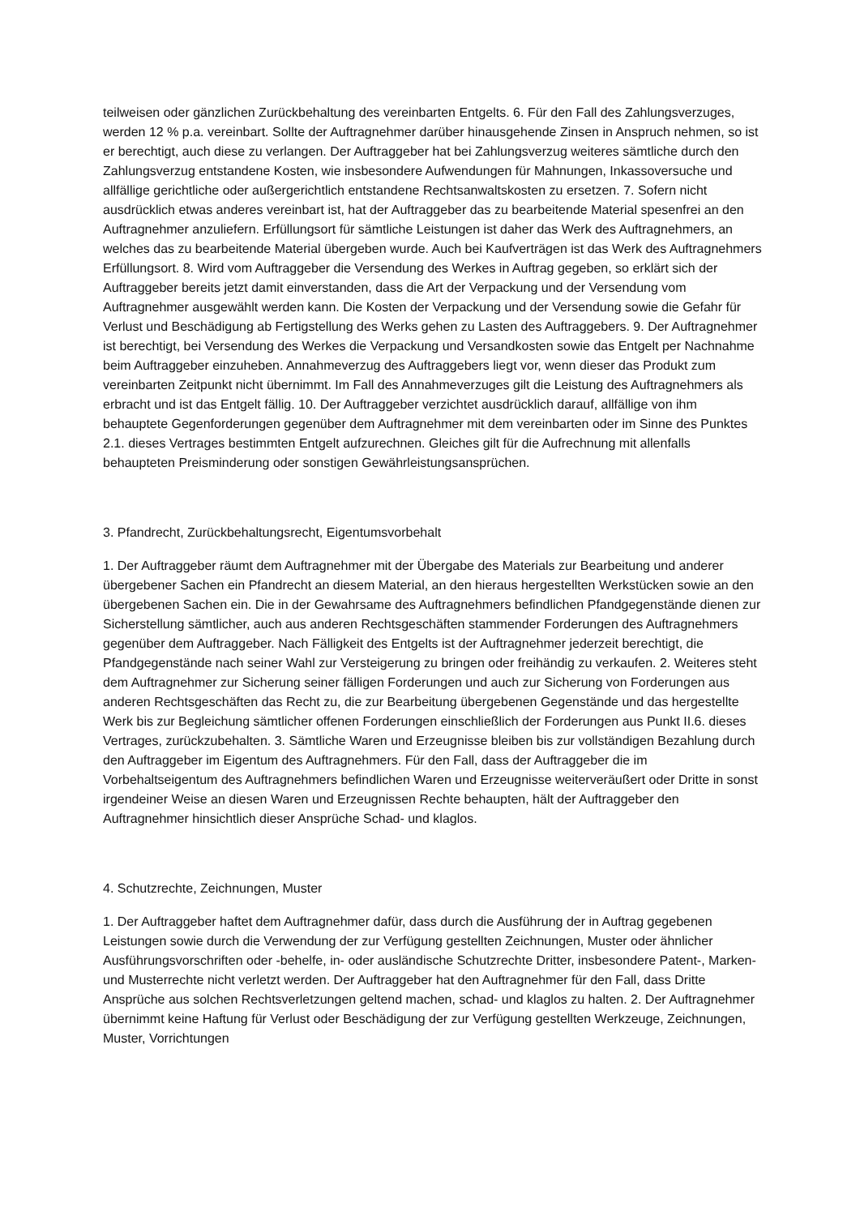teilweisen oder gänzlichen Zurückbehaltung des vereinbarten Entgelts. 6. Für den Fall des Zahlungsverzuges, werden 12 % p.a. vereinbart. Sollte der Auftragnehmer darüber hinausgehende Zinsen in Anspruch nehmen, so ist er berechtigt, auch diese zu verlangen. Der Auftraggeber hat bei Zahlungsverzug weiteres sämtliche durch den Zahlungsverzug entstandene Kosten, wie insbesondere Aufwendungen für Mahnungen, Inkassoversuche und allfällige gerichtliche oder außergerichtlich entstandene Rechtsanwaltskosten zu ersetzen. 7. Sofern nicht ausdrücklich etwas anderes vereinbart ist, hat der Auftraggeber das zu bearbeitende Material spesenfrei an den Auftragnehmer anzuliefern. Erfüllungsort für sämtliche Leistungen ist daher das Werk des Auftragnehmers, an welches das zu bearbeitende Material übergeben wurde. Auch bei Kaufverträgen ist das Werk des Auftragnehmers Erfüllungsort. 8. Wird vom Auftraggeber die Versendung des Werkes in Auftrag gegeben, so erklärt sich der Auftraggeber bereits jetzt damit einverstanden, dass die Art der Verpackung und der Versendung vom Auftragnehmer ausgewählt werden kann. Die Kosten der Verpackung und der Versendung sowie die Gefahr für Verlust und Beschädigung ab Fertigstellung des Werks gehen zu Lasten des Auftraggebers. 9. Der Auftragnehmer ist berechtigt, bei Versendung des Werkes die Verpackung und Versandkosten sowie das Entgelt per Nachnahme beim Auftraggeber einzuheben. Annahmeverzug des Auftraggebers liegt vor, wenn dieser das Produkt zum vereinbarten Zeitpunkt nicht übernimmt. Im Fall des Annahmeverzuges gilt die Leistung des Auftragnehmers als erbracht und ist das Entgelt fällig. 10. Der Auftraggeber verzichtet ausdrücklich darauf, allfällige von ihm behauptete Gegenforderungen gegenüber dem Auftragnehmer mit dem vereinbarten oder im Sinne des Punktes 2.1. dieses Vertrages bestimmten Entgelt aufzurechnen. Gleiches gilt für die Aufrechnung mit allenfalls behaupteten Preisminderung oder sonstigen Gewährleistungsansprüchen.
3. Pfandrecht, Zurückbehaltungsrecht, Eigentumsvorbehalt
1. Der Auftraggeber räumt dem Auftragnehmer mit der Übergabe des Materials zur Bearbeitung und anderer übergebener Sachen ein Pfandrecht an diesem Material, an den hieraus hergestellten Werkstücken sowie an den übergebenen Sachen ein. Die in der Gewahrsame des Auftragnehmers befindlichen Pfandgegenstände dienen zur Sicherstellung sämtlicher, auch aus anderen Rechtsgeschäften stammender Forderungen des Auftragnehmers gegenüber dem Auftraggeber. Nach Fälligkeit des Entgelts ist der Auftragnehmer jederzeit berechtigt, die Pfandgegenstände nach seiner Wahl zur Versteigerung zu bringen oder freihändig zu verkaufen. 2. Weiteres steht dem Auftragnehmer zur Sicherung seiner fälligen Forderungen und auch zur Sicherung von Forderungen aus anderen Rechtsgeschäften das Recht zu, die zur Bearbeitung übergebenen Gegenstände und das hergestellte Werk bis zur Begleichung sämtlicher offenen Forderungen einschließlich der Forderungen aus Punkt II.6. dieses Vertrages, zurückzubehalten. 3. Sämtliche Waren und Erzeugnisse bleiben bis zur vollständigen Bezahlung durch den Auftraggeber im Eigentum des Auftragnehmers. Für den Fall, dass der Auftraggeber die im Vorbehaltseigentum des Auftragnehmers befindlichen Waren und Erzeugnisse weiterveräußert oder Dritte in sonst irgendeiner Weise an diesen Waren und Erzeugnissen Rechte behaupten, hält der Auftraggeber den Auftragnehmer hinsichtlich dieser Ansprüche Schad- und klaglos.
4. Schutzrechte, Zeichnungen, Muster
1. Der Auftraggeber haftet dem Auftragnehmer dafür, dass durch die Ausführung der in Auftrag gegebenen Leistungen sowie durch die Verwendung der zur Verfügung gestellten Zeichnungen, Muster oder ähnlicher Ausführungsvorschriften oder -behelfe, in- oder ausländische Schutzrechte Dritter, insbesondere Patent-, Marken- und Musterrechte nicht verletzt werden. Der Auftraggeber hat den Auftragnehmer für den Fall, dass Dritte Ansprüche aus solchen Rechtsverletzungen geltend machen, schad- und klaglos zu halten. 2. Der Auftragnehmer übernimmt keine Haftung für Verlust oder Beschädigung der zur Verfügung gestellten Werkzeuge, Zeichnungen, Muster, Vorrichtungen